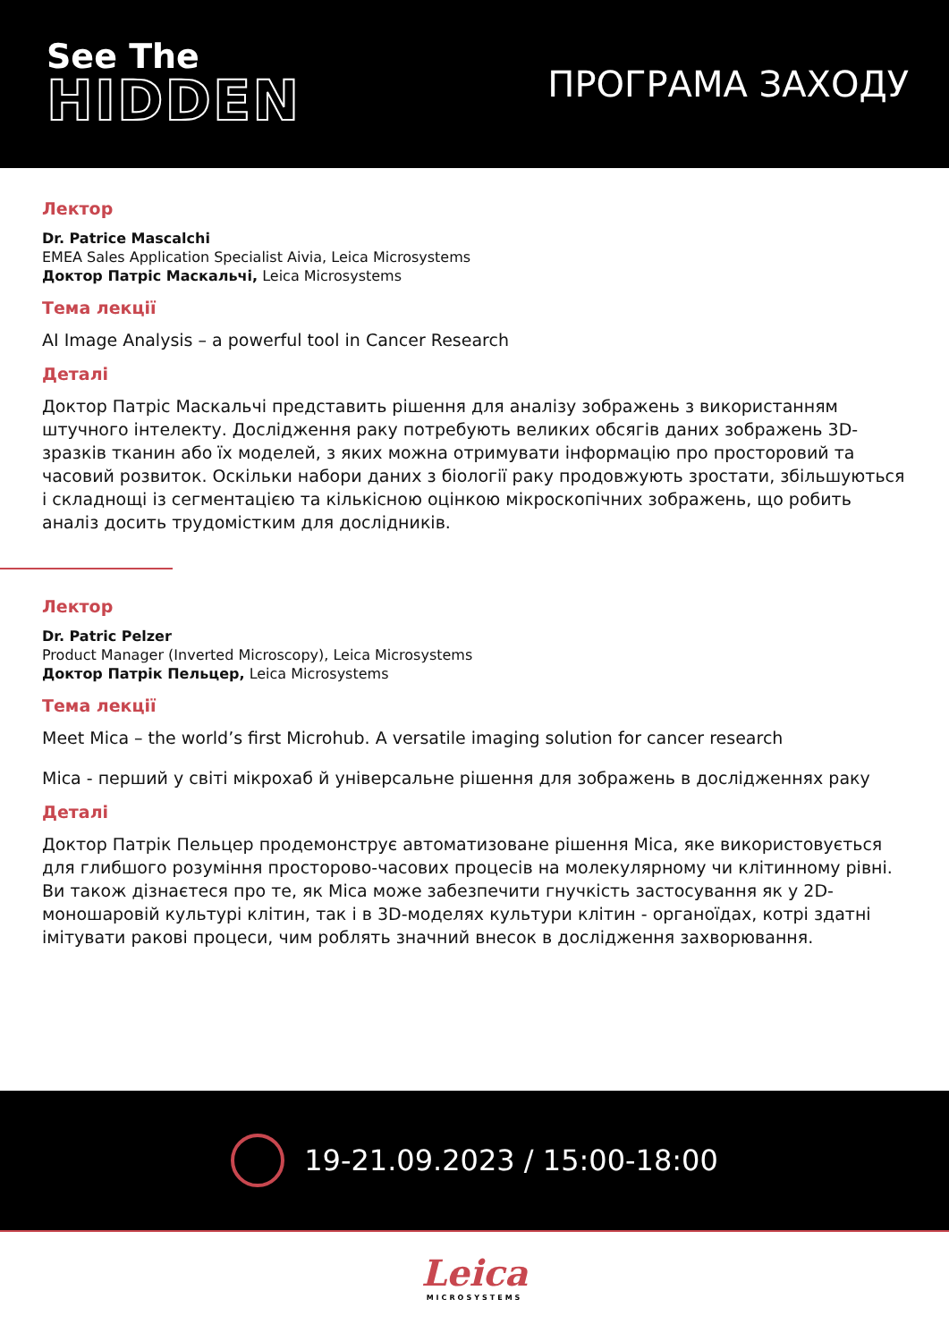See The
HIDDEN
ПРОГРАМА ЗАХОДУ
Лектор
Dr. Patrice Mascalchi
EMEA Sales Application Specialist Aivia, Leica Microsystems
Доктор Патріс Маскальчі, Leica Microsystems
Тема лекції
AI Image Analysis – a powerful tool in Cancer Research
Деталі
Доктор Патріс Маскальчі представить рішення для аналізу зображень з використанням штучного інтелекту. Дослідження раку потребують великих обсягів даних зображень 3D-зразків тканин або їх моделей, з яких можна отримувати інформацію про просторовий та часовий розвиток. Оскільки набори даних з біології раку продовжують зростати, збільшуються і складнощі із сегментацією та кількісною оцінкою мікроскопічних зображень, що робить аналіз досить трудомістким для дослідників.
Лектор
Dr. Patric Pelzer
Product Manager (Inverted Microscopy), Leica Microsystems
Доктор Патрік Пельцер, Leica Microsystems
Тема лекції
Meet Mica – the world’s first Microhub. A versatile imaging solution for cancer research
Mica - перший у світі мікрохаб й універсальне рішення для зображень в дослідженнях раку
Деталі
Доктор Патрік Пельцер продемонструє автоматизоване рішення Mica, яке використовується для глибшого розуміння просторово-часових процесів на молекулярному чи клітинному рівні. Ви також дізнаєтеся про те, як Mica може забезпечити гнучкість застосування як у 2D-моношаровій культурі клітин, так і в 3D-моделях культури клітин - органоїдах, котрі здатні імітувати ракові процеси, чим роблять значний внесок в дослідження захворювання.
19-21.09.2023 / 15:00-18:00
Leica
MICROSYSTEMS